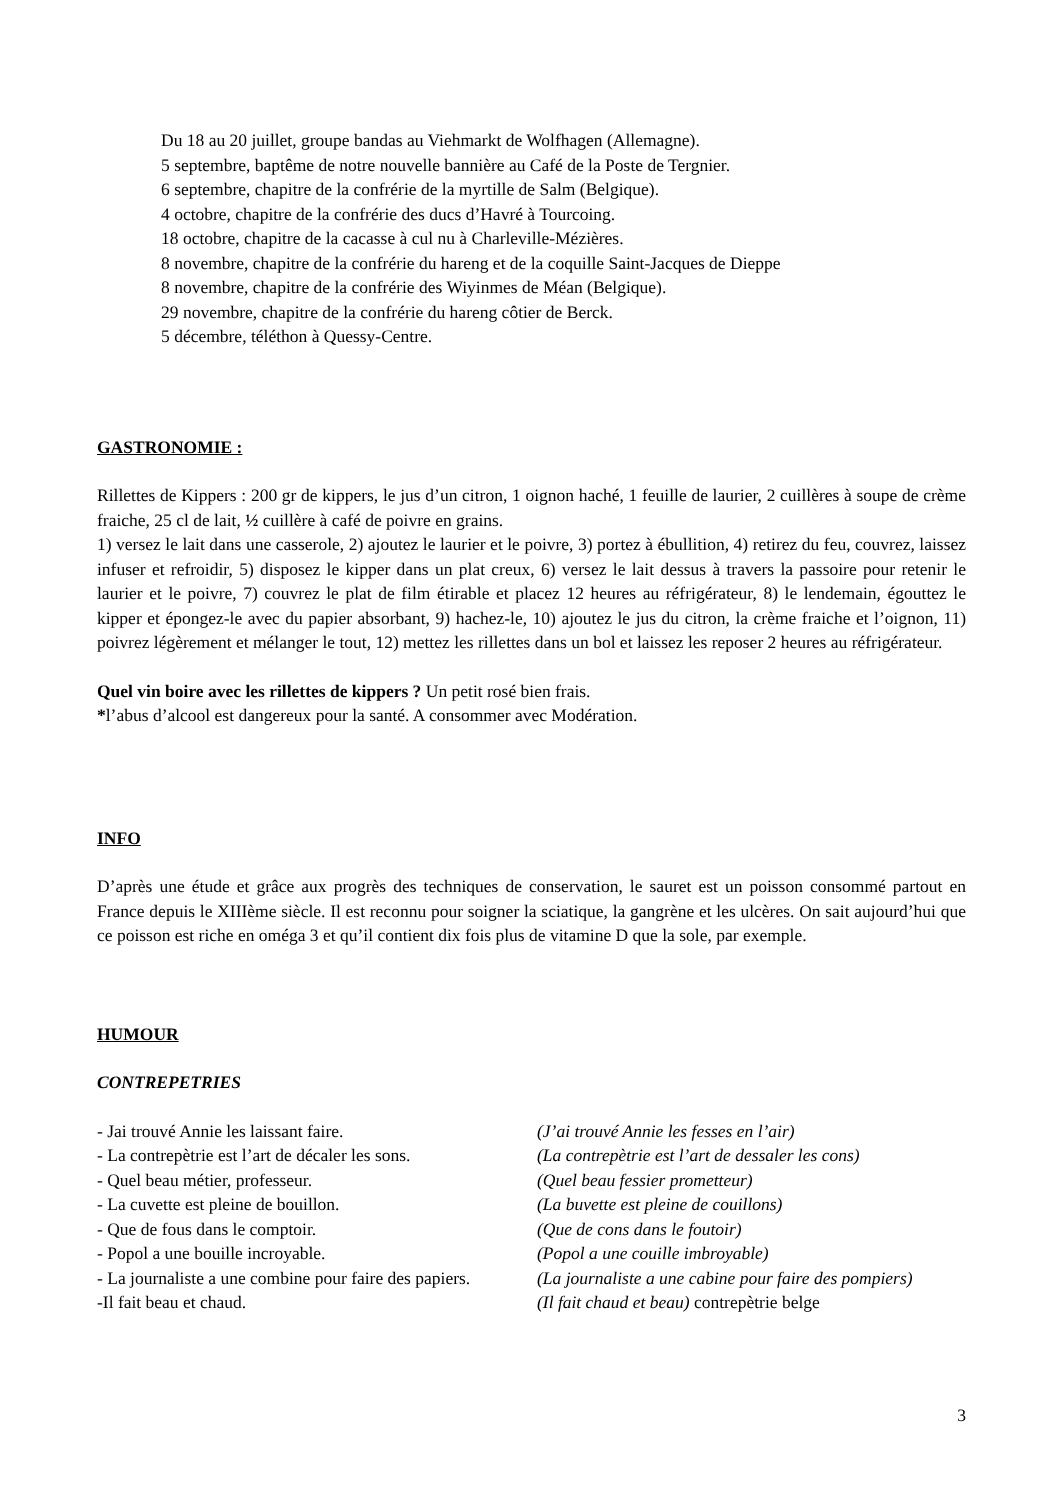Du 18 au 20 juillet, groupe bandas au Viehmarkt de Wolfhagen (Allemagne).
5 septembre, baptême de notre nouvelle bannière au Café de la Poste de Tergnier.
6 septembre, chapitre de la confrérie de la myrtille de Salm (Belgique).
4 octobre, chapitre de la confrérie des ducs d’Havré à Tourcoing.
18 octobre, chapitre de la cacasse à cul nu à Charleville-Mézières.
8 novembre, chapitre de la confrérie du hareng et de la coquille Saint-Jacques de Dieppe
8 novembre, chapitre de la confrérie des Wiyinmes de Méan (Belgique).
29 novembre, chapitre de la confrérie du hareng côtier de Berck.
5 décembre, téléthon à Quessy-Centre.
GASTRONOMIE :
Rillettes de Kippers : 200 gr de kippers, le jus d’un citron, 1 oignon haché, 1 feuille de laurier, 2 cuillères à soupe de crème fraiche, 25 cl de lait, ½ cuillère à café de poivre en grains.
1) versez le lait dans une casserole, 2) ajoutez le laurier et le poivre, 3) portez à ébullition, 4) retirez du feu, couvrez, laissez infuser et refroidir, 5) disposez le kipper dans un plat creux, 6) versez le lait dessus à travers la passoire pour retenir le laurier et le poivre, 7) couvrez le plat de film étirable et placez 12 heures au réfrigérateur, 8) le lendemain, égouttez le kipper et épongez-le avec du papier absorbant, 9) hachez-le, 10) ajoutez le jus du citron, la crème fraiche et l’oignon, 11) poivrez légèrement et mélanger le tout, 12) mettez les rillettes dans un bol et laissez les reposer 2 heures au réfrigérateur.
Quel vin boire avec les rillettes de kippers ? Un petit rosé bien frais.
*l’abus d’alcool est dangereux pour la santé. A consommer avec Modération.
INFO
D’après une étude et grâce aux progrès des techniques de conservation, le sauret est un poisson consommé partout en France depuis le XIIIème siècle. Il est reconnu pour soigner la sciatique, la gangrène et les ulcères. On sait aujourd’hui que ce poisson est riche en oméga 3 et qu’il contient dix fois plus de vitamine D que la sole, par exemple.
HUMOUR
CONTREPETRIES
- Jai trouvé Annie les laissant faire. (J’ai trouvé Annie les fesses en l’air)
- La contrepètrie est l’art de décaler les sons.
(La contrepètrie est l’art de dessaler les cons)
- Quel beau métier, professeur. (Quel beau fessier prometteur)
- La cuvette est pleine de bouillon. (La buvette est pleine de couillons)
- Que de fous dans le comptoir. (Que de cons dans le foutoir)
- Popol a une bouille incroyable. (Popol a une couille imbroyable)
- La journaliste a une combine pour faire des papiers.
(La journaliste a une cabine pour faire des pompiers)
-Il fait beau et chaud. (Il fait chaud et beau) contrepètrie belge
3